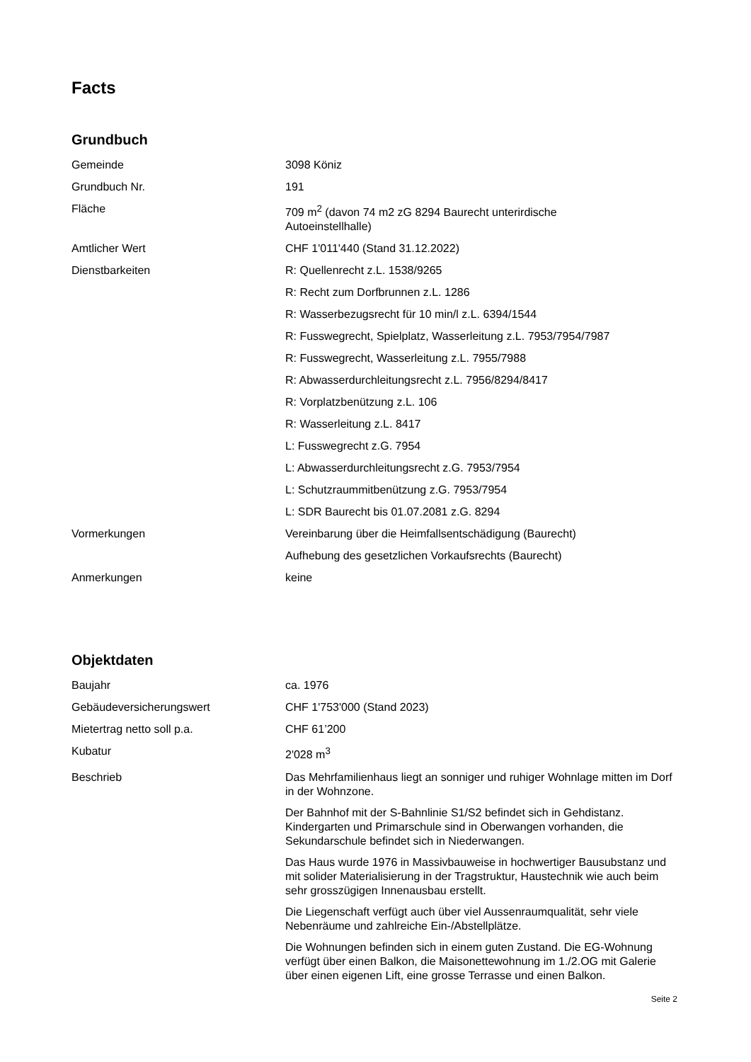Facts
Grundbuch
| Gemeinde | 3098 Köniz |
| Grundbuch Nr. | 191 |
| Fläche | 709 m<sup>2</sup> (davon 74 m2 zG 8294 Baurecht unterirdische Autoeinstellhalle) |
| Amtlicher Wert | CHF 1'011'440 (Stand 31.12.2022) |
| Dienstbarkeiten | R: Quellenrecht z.L. 1538/9265 |
| | R: Recht zum Dorfbrunnen z.L. 1286 |
| | R: Wasserbezugsrecht für 10 min/l z.L. 6394/1544 |
| | R: Fusswegrecht, Spielplatz, Wasserleitung z.L. 7953/7954/7987 |
| | R: Fusswegrecht, Wasserleitung z.L. 7955/7988 |
| | R: Abwasserdurchleitungsrecht z.L. 7956/8294/8417 |
| | R: Vorplatzbenützung z.L. 106 |
| | R: Wasserleitung z.L. 8417 |
| | L: Fusswegrecht z.G. 7954 |
| | L: Abwasserdurchleitungsrecht z.G. 7953/7954 |
| | L: Schutzraummitbenützung z.G. 7953/7954 |
| | L: SDR Baurecht bis 01.07.2081 z.G. 8294 |
| Vormerkungen | Vereinbarung über die Heimfallsentschädigung (Baurecht) |
| | Aufhebung des gesetzlichen Vorkaufsrechts (Baurecht) |
| Anmerkungen | keine |
Objektdaten
| Baujahr | ca. 1976 |
| Gebäudeversicherungswert | CHF 1'753'000 (Stand 2023) |
| Mietertrag netto soll p.a. | CHF 61’200 |
| Kubatur | 2'028 m<sup>3</sup> |
| Beschrieb | Das Mehrfamilienhaus liegt an sonniger und ruhiger Wohnlage mitten im Dorf in der Wohnzone. Der Bahnhof mit der S-Bahnlinie S1/S2 befindet sich in Gehdistanz. Kindergarten und Primarschule sind in Oberwangen vorhanden, die Sekundarschule befindet sich in Niederwangen. Das Haus wurde 1976 in Massivbauweise in hochwertiger Bausubstanz und mit solider Materialisierung in der Tragstruktur, Haustechnik wie auch beim sehr grosszügigen Innenausbau erstellt. Die Liegenschaft verfügt auch über viel Aussenraumqualität, sehr viele Nebenräume und zahlreiche Ein-/Abstellplätze. Die Wohnungen befinden sich in einem guten Zustand. Die EG-Wohnung verfügt über einen Balkon, die Maisonettewohnung im 1./2.OG mit Galerie über einen eigenen Lift, eine grosse Terrasse und einen Balkon. |
Seite 2